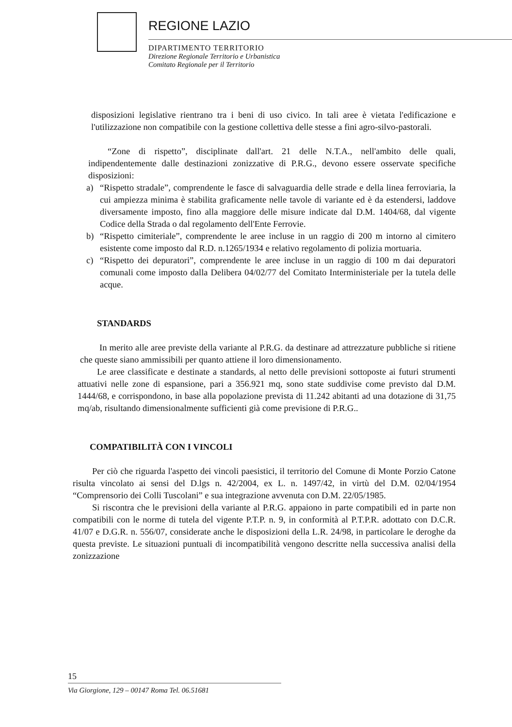REGIONE LAZIO
DIPARTIMENTO TERRITORIO
Direzione Regionale Territorio e Urbanistica
Comitato Regionale per il Territorio
disposizioni legislative rientrano tra i beni di uso civico. In tali aree è vietata l'edificazione e l'utilizzazione non compatibile con la gestione collettiva delle stesse a fini agro-silvo-pastorali.
“Zone di rispetto”, disciplinate dall'art. 21 delle N.T.A., nell'ambito delle quali, indipendentemente dalle destinazioni zonizzative di P.R.G., devono essere osservate specifiche disposizioni:
a) “Rispetto stradale”, comprendente le fasce di salvaguardia delle strade e della linea ferroviaria, la cui ampiezza minima è stabilita graficamente nelle tavole di variante ed è da estendersi, laddove diversamente imposto, fino alla maggiore delle misure indicate dal D.M. 1404/68, dal vigente Codice della Strada o dal regolamento dell'Ente Ferrovie.
b) “Rispetto cimiteriale”, comprendente le aree incluse in un raggio di 200 m intorno al cimitero esistente come imposto dal R.D. n.1265/1934 e relativo regolamento di polizia mortuaria.
c) “Rispetto dei depuratori”, comprendente le aree incluse in un raggio di 100 m dai depuratori comunali come imposto dalla Delibera 04/02/77 del Comitato Interministeriale per la tutela delle acque.
STANDARDS
In merito alle aree previste della variante al P.R.G. da destinare ad attrezzature pubbliche si ritiene che queste siano ammissibili per quanto attiene il loro dimensionamento.
Le aree classificate e destinate a standards, al netto delle previsioni sottoposte ai futuri strumenti attuativi nelle zone di espansione, pari a 356.921 mq, sono state suddivise come previsto dal D.M. 1444/68, e corrispondono, in base alla popolazione prevista di 11.242 abitanti ad una dotazione di 31,75 mq/ab, risultando dimensionalmente sufficienti già come previsione di P.R.G..
COMPATIBILITÀ CON I VINCOLI
Per ciò che riguarda l'aspetto dei vincoli paesistici, il territorio del Comune di Monte Porzio Catone risulta vincolato ai sensi del D.lgs n. 42/2004, ex L. n. 1497/42, in virtù del D.M. 02/04/1954 “Comprensorio dei Colli Tuscolani” e sua integrazione avvenuta con D.M. 22/05/1985.
Si riscontra che le previsioni della variante al P.R.G. appaiono in parte compatibili ed in parte non compatibili con le norme di tutela del vigente P.T.P. n. 9, in conformità al P.T.P.R. adottato con D.C.R. 41/07 e D.G.R. n. 556/07, considerate anche le disposizioni della L.R. 24/98, in particolare le deroghe da questa previste. Le situazioni puntuali di incompatibilità vengono descritte nella successiva analisi della zonizzazione
15
Via Giorgione, 129 – 00147 Roma Tel. 06.51681